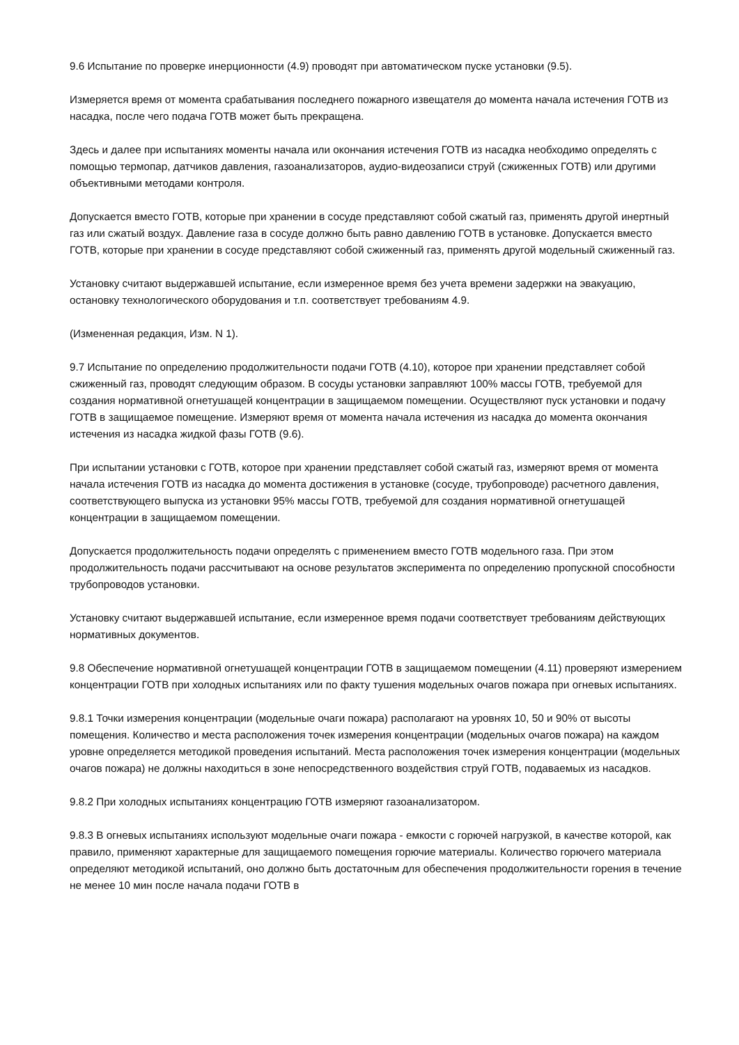9.6 Испытание по проверке инерционности (4.9) проводят при автоматическом пуске установки (9.5).
Измеряется время от момента срабатывания последнего пожарного извещателя до момента начала истечения ГОТВ из насадка, после чего подача ГОТВ может быть прекращена.
Здесь и далее при испытаниях моменты начала или окончания истечения ГОТВ из насадка необходимо определять с помощью термопар, датчиков давления, газоанализаторов, аудио-видеозаписи струй (сжиженных ГОТВ) или другими объективными методами контроля.
Допускается вместо ГОТВ, которые при хранении в сосуде представляют собой сжатый газ, применять другой инертный газ или сжатый воздух. Давление газа в сосуде должно быть равно давлению ГОТВ в установке. Допускается вместо ГОТВ, которые при хранении в сосуде представляют собой сжиженный газ, применять другой модельный сжиженный газ.
Установку считают выдержавшей испытание, если измеренное время без учета времени задержки на эвакуацию, остановку технологического оборудования и т.п. соответствует требованиям 4.9.
(Измененная редакция, Изм. N 1).
9.7 Испытание по определению продолжительности подачи ГОТВ (4.10), которое при хранении представляет собой сжиженный газ, проводят следующим образом. В сосуды установки заправляют 100% массы ГОТВ, требуемой для создания нормативной огнетушащей концентрации в защищаемом помещении. Осуществляют пуск установки и подачу ГОТВ в защищаемое помещение. Измеряют время от момента начала истечения из насадка до момента окончания истечения из насадка жидкой фазы ГОТВ (9.6).
При испытании установки с ГОТВ, которое при хранении представляет собой сжатый газ, измеряют время от момента начала истечения ГОТВ из насадка до момента достижения в установке (сосуде, трубопроводе) расчетного давления, соответствующего выпуска из установки 95% массы ГОТВ, требуемой для создания нормативной огнетушащей концентрации в защищаемом помещении.
Допускается продолжительность подачи определять с применением вместо ГОТВ модельного газа. При этом продолжительность подачи рассчитывают на основе результатов эксперимента по определению пропускной способности трубопроводов установки.
Установку считают выдержавшей испытание, если измеренное время подачи соответствует требованиям действующих нормативных документов.
9.8 Обеспечение нормативной огнетушащей концентрации ГОТВ в защищаемом помещении (4.11) проверяют измерением концентрации ГОТВ при холодных испытаниях или по факту тушения модельных очагов пожара при огневых испытаниях.
9.8.1 Точки измерения концентрации (модельные очаги пожара) располагают на уровнях 10, 50 и 90% от высоты помещения. Количество и места расположения точек измерения концентрации (модельных очагов пожара) на каждом уровне определяется методикой проведения испытаний. Места расположения точек измерения концентрации (модельных очагов пожара) не должны находиться в зоне непосредственного воздействия струй ГОТВ, подаваемых из насадков.
9.8.2 При холодных испытаниях концентрацию ГОТВ измеряют газоанализатором.
9.8.3 В огневых испытаниях используют модельные очаги пожара - емкости с горючей нагрузкой, в качестве которой, как правило, применяют характерные для защищаемого помещения горючие материалы. Количество горючего материала определяют методикой испытаний, оно должно быть достаточным для обеспечения продолжительности горения в течение не менее 10 мин после начала подачи ГОТВ в